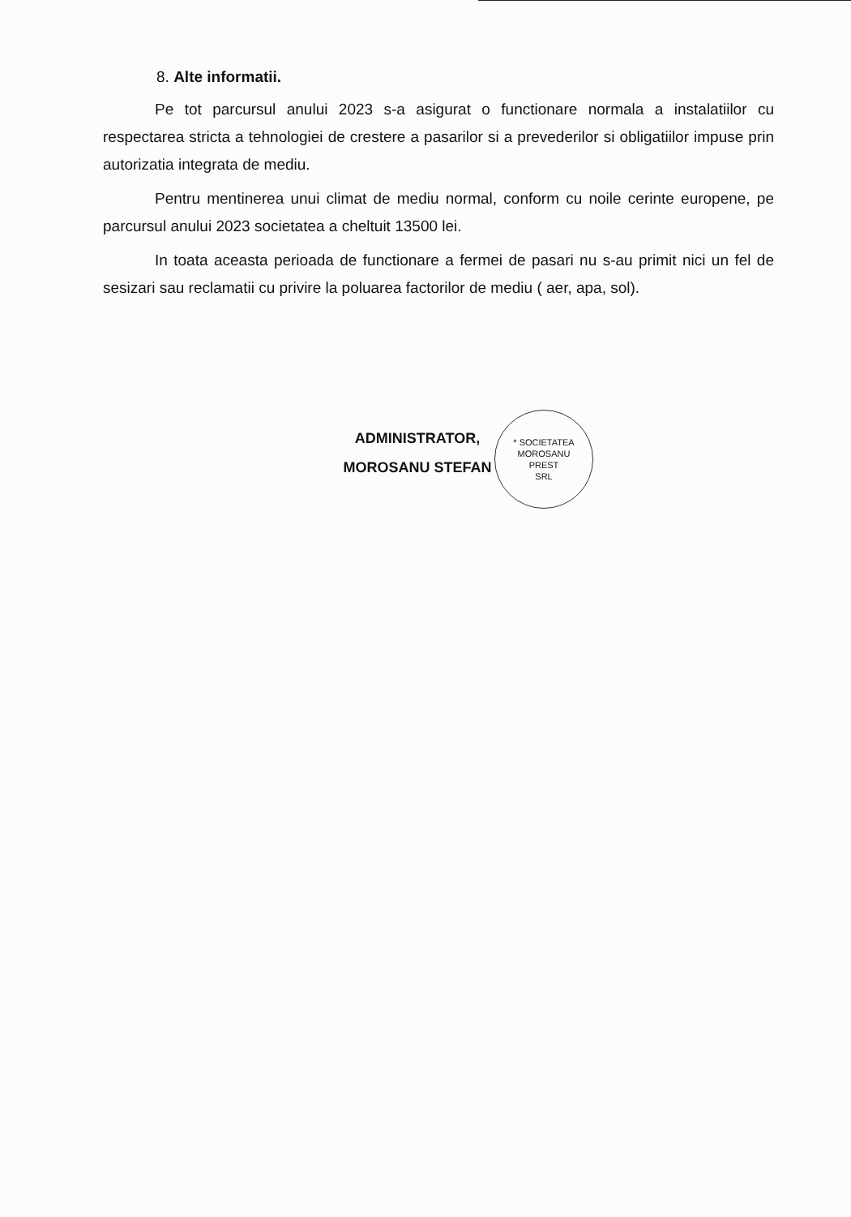8. Alte informatii.
Pe tot parcursul anului 2023 s-a asigurat o functionare normala a instalatiilor cu respectarea stricta a tehnologiei de crestere a pasarilor si a prevederilor si obligatiilor impuse prin autorizatia integrata de mediu.
Pentru mentinerea unui climat de mediu normal, conform cu noile cerinte europene, pe parcursul anului 2023 societatea a cheltuit 13500 lei.
In toata aceasta perioada de functionare a fermei de pasari nu s-au primit nici un fel de sesizari sau reclamatii cu privire la poluarea factorilor de mediu ( aer, apa, sol).
ADMINISTRATOR,
MOROSANU STEFAN
* SOCIETATEA
MOROSANU
PREST
SRL